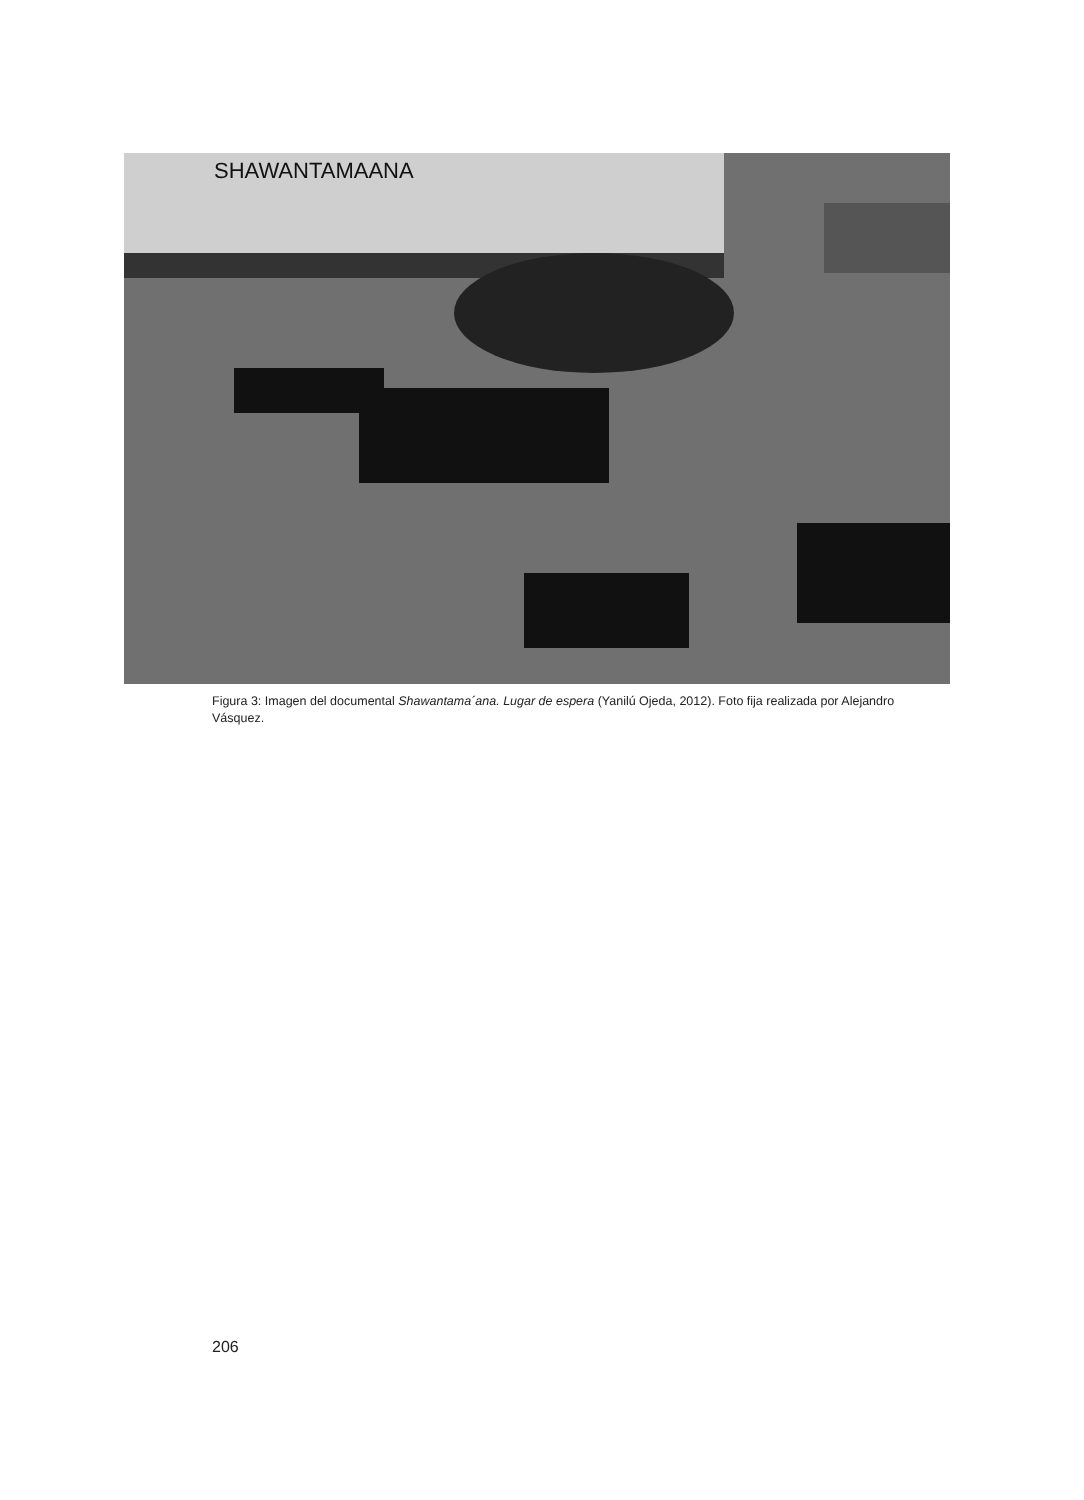SHAWANTAMAANA
Figura 3: Imagen del documental Shawantama´ana. Lugar de espera (Yanilú Ojeda, 2012). Foto fija realizada por Alejandro Vásquez.
206